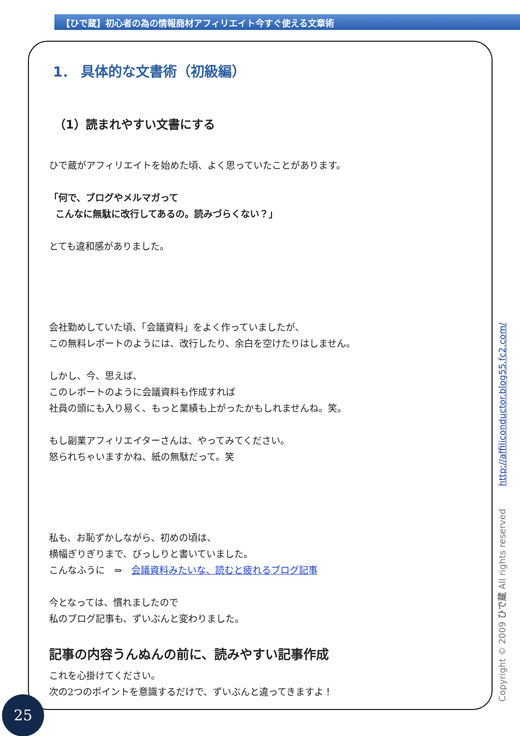【ひで蔵】初心者の為の情報商材アフィリエイト今すぐ使える文章術
1． 具体的な文書術（初級編）
（1）読まれやすい文書にする
ひで蔵がアフィリエイトを始めた頃、よく思っていたことがあります。
「何で、ブログやメルマガって
こんなに無駄に改行してあるの。読みづらくない？」
とても違和感がありました。
会社勤めしていた頃、「会議資料」をよく作っていましたが、
この無料レポートのようには、改行したり、余白を空けたりはしません。
しかし、今、思えば、
このレポートのように会議資料も作成すれば
社員の頭にも入り易く、もっと業績も上がったかもしれませんね。笑。
もし副業アフィリエイターさんは、やってみてください。
怒られちゃいますかね、紙の無駄だって。笑
私も、お恥ずかしながら、初めの頃は、
横幅ぎりぎりまで、びっしりと書いていました。
こんなふうに　⇒　会議資料みたいな、読むと疲れるブログ記事
今となっては、慣れましたので
私のブログ記事も、ずいぶんと変わりました。
記事の内容うんぬんの前に、読みやすい記事作成
これを心掛けてください。
次の2つのポイントを意識するだけで、ずいぶんと違ってきますよ！
Copyright © 2009 ひで蔵 All rights reserved http://affiliconductor.blog55.fc2.com/
25